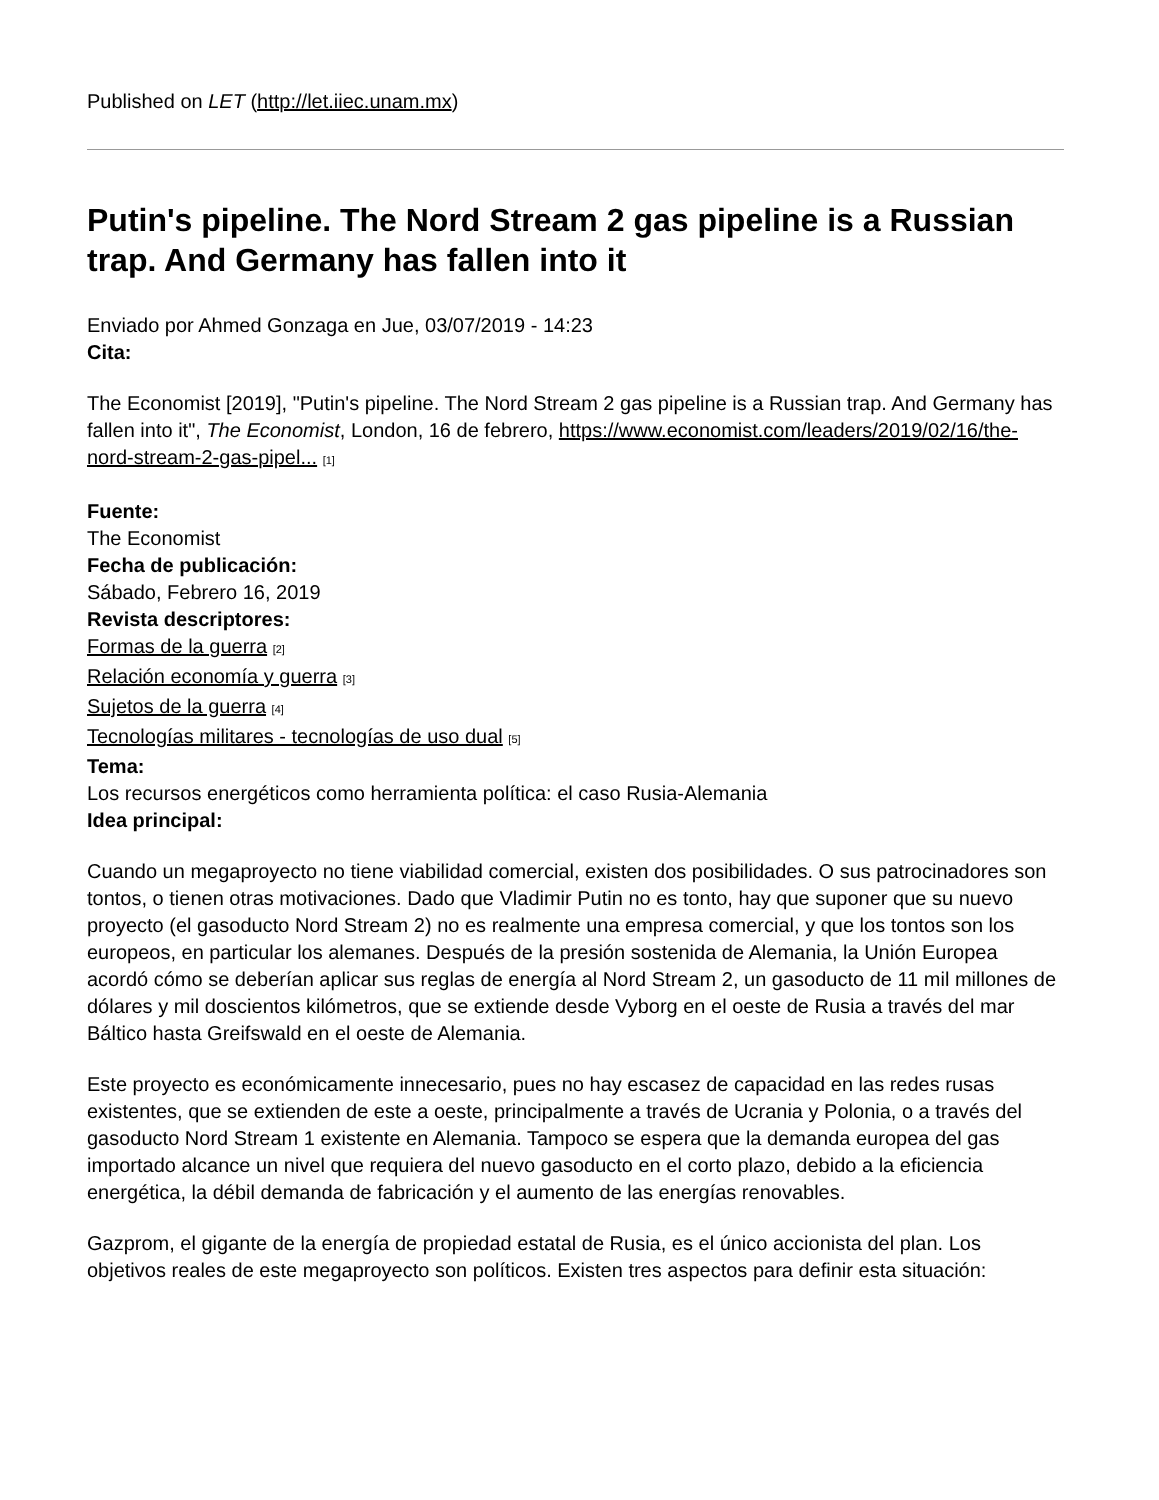Published on LET (http://let.iiec.unam.mx)
Putin's pipeline. The Nord Stream 2 gas pipeline is a Russian trap. And Germany has fallen into it
Enviado por Ahmed Gonzaga en Jue, 03/07/2019 - 14:23
Cita:
The Economist [2019], "Putin's pipeline. The Nord Stream 2 gas pipeline is a Russian trap. And Germany has fallen into it", The Economist, London, 16 de febrero, https://www.economist.com/leaders/2019/02/16/the-nord-stream-2-gas-pipel... [1]
Fuente:
The Economist
Fecha de publicación:
Sábado, Febrero 16, 2019
Revista descriptores:
Formas de la guerra [2]
Relación economía y guerra [3]
Sujetos de la guerra [4]
Tecnologías militares - tecnologías de uso dual [5]
Tema:
Los recursos energéticos como herramienta política: el caso Rusia-Alemania
Idea principal:
Cuando un megaproyecto no tiene viabilidad comercial, existen dos posibilidades. O sus patrocinadores son tontos, o tienen otras motivaciones. Dado que Vladimir Putin no es tonto, hay que suponer que su nuevo proyecto (el gasoducto Nord Stream 2) no es realmente una empresa comercial, y que los tontos son los europeos, en particular los alemanes. Después de la presión sostenida de Alemania, la Unión Europea acordó cómo se deberían aplicar sus reglas de energía al Nord Stream 2, un gasoducto de 11 mil millones de dólares y mil doscientos kilómetros, que se extiende desde Vyborg en el oeste de Rusia a través del mar Báltico hasta Greifswald en el oeste de Alemania.
Este proyecto es económicamente innecesario, pues no hay escasez de capacidad en las redes rusas existentes, que se extienden de este a oeste, principalmente a través de Ucrania y Polonia, o a través del gasoducto Nord Stream 1 existente en Alemania. Tampoco se espera que la demanda europea del gas importado alcance un nivel que requiera del nuevo gasoducto en el corto plazo, debido a la eficiencia energética, la débil demanda de fabricación y el aumento de las energías renovables.
Gazprom, el gigante de la energía de propiedad estatal de Rusia, es el único accionista del plan. Los objetivos reales de este megaproyecto son políticos. Existen tres aspectos para definir esta situación: